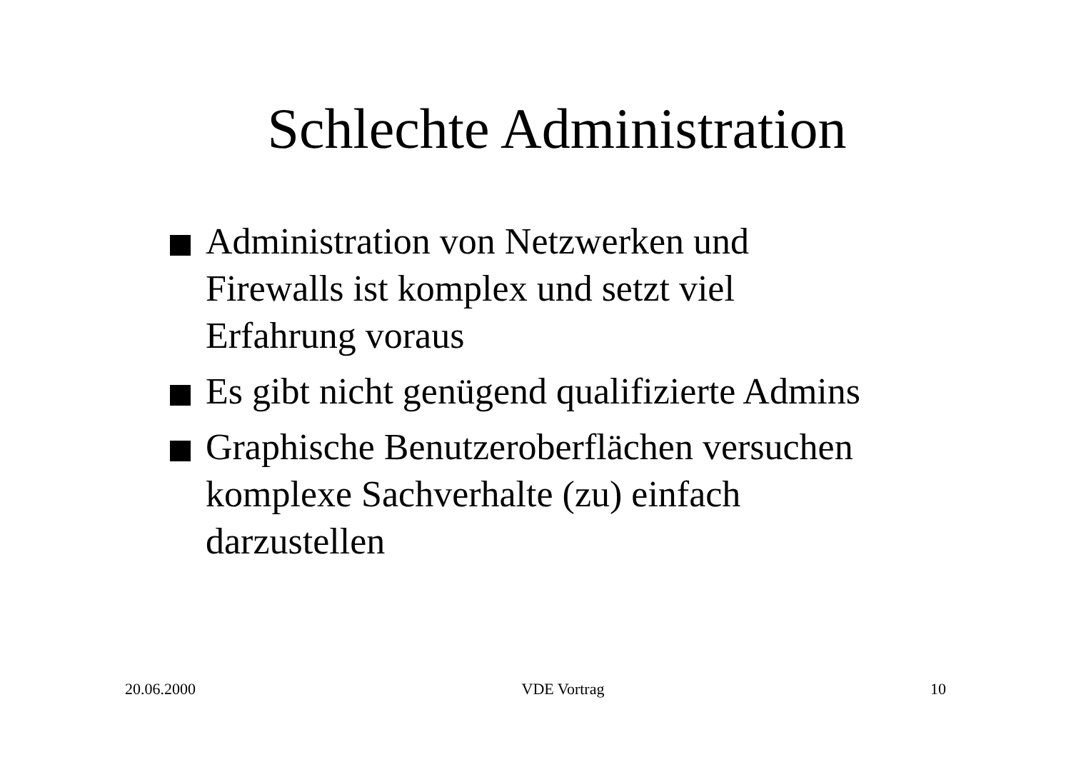Schlechte Administration
Administration von Netzwerken und
Firewalls ist komplex und setzt viel
Erfahrung voraus
Es gibt nicht genügend qualifizierte Admins
Graphische Benutzeroberflächen versuchen
komplexe Sachverhalte (zu) einfach
darzustellen
20.06.2000 VDE Vortrag 10